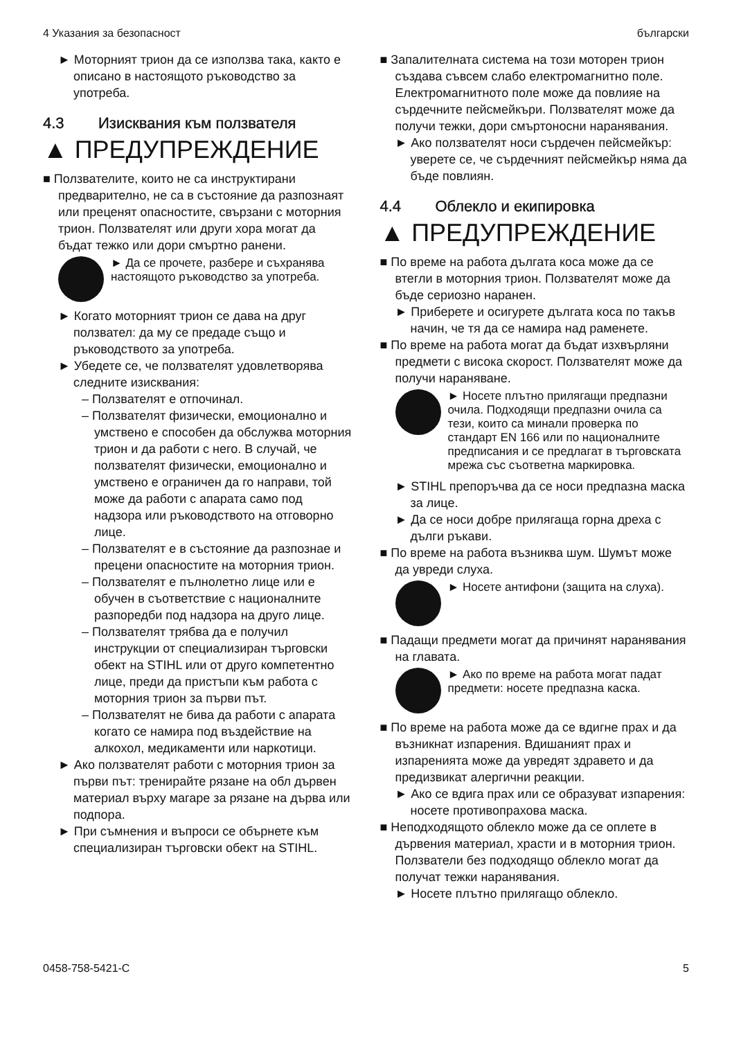4 Указания за безопасност български
► Моторният трион да се използва така, както е описано в настоящото ръковод­ство за употреба.
4.3 Изисквания към ползвателя
▲ ПРЕДУПРЕЖДЕНИЕ
■ Ползвателите, които не са инструктирани предварително, не са в състояние да раз­познаят или преценят опасностите, свър­зани с моторния трион. Ползвателят или други хора могат да бъдат тежко или дори смъртно ранени.
► Да се прочете, разбере и съхра­нява настоящото ръководство за употреба.
► Когато моторният трион се дава на друг ползвател: да му се предаде също и ръководството за употреба.
► Убедете се, че ползвателят удовлетво­рява следните изисквания:
– Ползвателят е отпочинал.
– Ползвателят физически, емоцио­нално и умствено е способен да обс­лужва моторния трион и да работи с него. В случай, че ползвателят физи­чески, емоционално и умствено е ограничен да го направи, той може да работи с апарата само под надзора или ръководството на отговорно лице.
– Ползвателят е в състояние да раз­познае и прецени опасностите на моторния трион.
– Ползвателят е пълнолетно лице или е обучен в съответствие с национал­ните разпоредби под надзора на друго лице.
– Ползвателят трябва да е получил инструкции от специализиран търгов­ски обект на STIHL или от друго ком­петентно лице, преди да пристъпи към работа с моторния трион за първи път.
– Ползвателят не бива да работи с апа­рата когато се намира под въздей­ствие на алкохол, медикаменти или наркотици.
► Ако ползвателят работи с моторния трион за първи път: тренирайте рязане на обл дървен материал върху магаре за рязане на дърва или подпора.
► При съмнения и въпроси се обърнете към специализиран търговски обект на STIHL.
■ Запалителната система на този моторен трион създава съвсем слабо електромаг­нитно поле. Електромагнитното поле може да повлияе на сърдечните пейсмейкъри. Ползвателят може да получи тежки, дори смъртоносни наранявания.
► Ако ползвателят носи сърдечен пейсмей­кър: уверете се, че сърдечният пейсмей­кър няма да бъде повлиян.
4.4 Облекло и екипировка
▲ ПРЕДУПРЕЖДЕНИЕ
■ По време на работа дългата коса може да се втегли в моторния трион. Ползвателят може да бъде сериозно наранен.
► Приберете и осигурете дългата коса по такъв начин, че тя да се намира над раменете.
■ По време на работа могат да бъдат изхвър­ляни предмети с висока скорост. Ползва­телят може да получи нараняване.
► Носете плътно прилягащи пред­пазни очила. Подходящи пред­пазни очила са тези, които са минали проверка по стандарт EN 166 или по националните пред­писания и се предлагат в търгов­ската мрежа със съответна марки­ровка.
► STIHL препоръчва да се носи предпазна маска за лице.
► Да се носи добре прилягаща горна дреха с дълги ръкави.
■ По време на работа възниква шум. Шумът може да увреди слуха.
► Носете антифони (защита на слуха).
■ Падащи предмети могат да причинят нара­нявания на главата.
► Ако по време на работа могат падат предмети: носете предпазна каска.
■ По време на работа може да се вдигне прах и да възникнат изпарения. Вдишаният прах и изпаренията може да увредят здравето и да предизвикат алергични реакции.
► Ако се вдига прах или се образуват изпа­рения: носете противопрахова маска.
■ Неподходящото облекло може да се оплете в дървения материал, храсти и в моторния трион. Ползватели без подходящо облекло могат да получат тежки наранявания.
► Носете плътно прилягащо облекло.
0458-758-5421-C 5